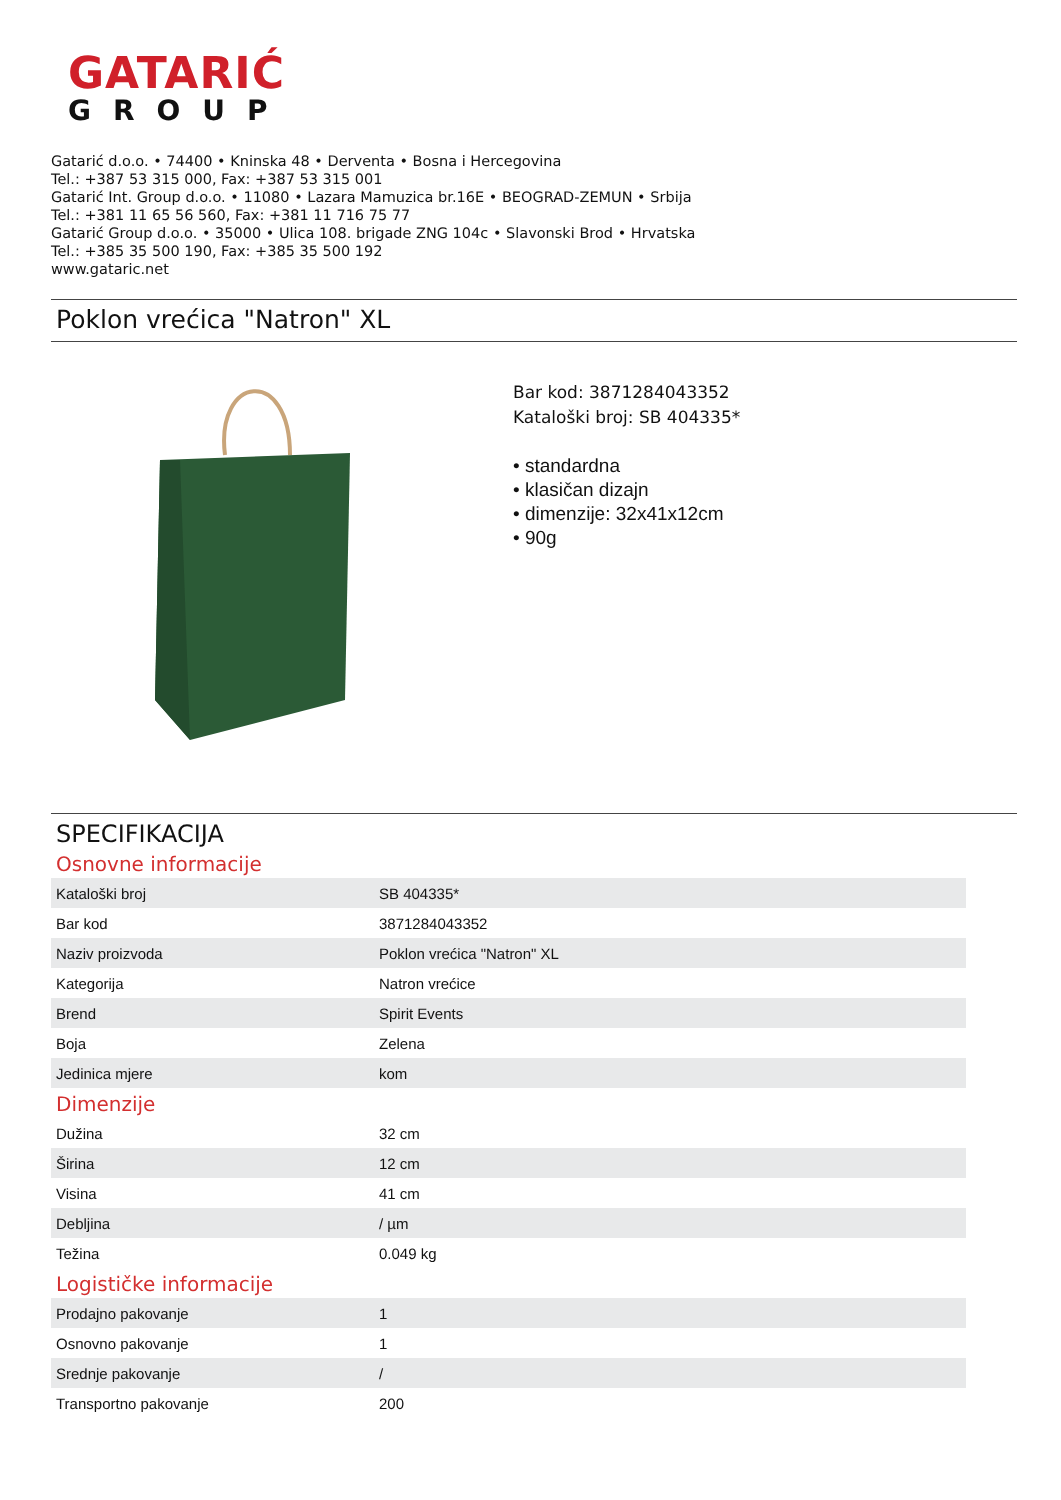GATARIĆ
GROUP
Gatarić d.o.o. • 74400 • Kninska 48 • Derventa • Bosna i Hercegovina
Tel.: +387 53 315 000, Fax: +387 53 315 001
Gatarić Int. Group d.o.o. • 11080 • Lazara Mamuzica br.16E • BEOGRAD-ZEMUN • Srbija
Tel.: +381 11 65 56 560, Fax: +381 11 716 75 77
Gatarić Group d.o.o. • 35000 • Ulica 108. brigade ZNG 104c • Slavonski Brod • Hrvatska
Tel.: +385 35 500 190, Fax: +385 35 500 192
www.gataric.net
Poklon vrećica "Natron" XL
Bar kod: 3871284043352
Kataloški broj: SB 404335*
• standardna
• klasičan dizajn
• dimenzije: 32x41x12cm
• 90g
SPECIFIKACIJA
Osnovne informacije
| Kataloški broj | SB 404335* |
| Bar kod | 3871284043352 |
| Naziv proizvoda | Poklon vrećica "Natron" XL |
| Kategorija | Natron vrećice |
| Brend | Spirit Events |
| Boja | Zelena |
| Jedinica mjere | kom |
Dimenzije
| Dužina | 32 cm |
| Širina | 12 cm |
| Visina | 41 cm |
| Debljina | / µm |
| Težina | 0.049 kg |
Logističke informacije
| Prodajno pakovanje | 1 |
| Osnovno pakovanje | 1 |
| Srednje pakovanje | / |
| Transportno pakovanje | 200 |